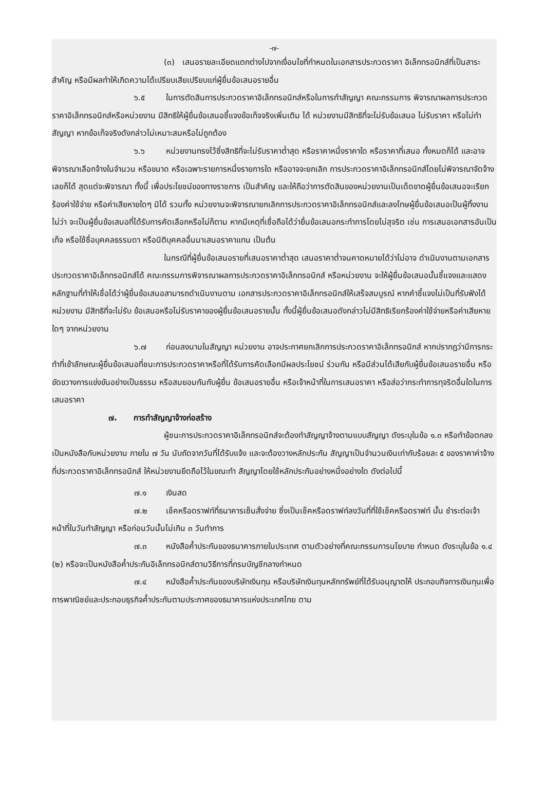-๗-
(๓) เสนอรายละเอียดแตกต่างไปจากเงื่อนไขที่กำหนดในเอกสารประกวดราคา อิเล็กทรอนิกส์ที่เป็นสาระสำคัญ หรือมีผลทำให้เกิดความได้เปรียบเสียเปรียบแก่ผู้ยื่นข้อเสนอรายอื่น
๖.๕ ในการตัดสินการประกวดราคาอิเล็กทรอนิกส์หรือในการทำสัญญา คณะกรรมการ พิจารณาผลการประกวดราคาอิเล็กทรอนิกส์หรือหน่วยงาน มีสิทธิให้ผู้ยื่นข้อเสนอชี้แจงข้อเท็จจริงเพิ่มเติม ได้ หน่วยงานมีสิทธิที่จะไม่รับข้อเสนอ ไม่รับราคา หรือไม่ทำสัญญา หากข้อเท็จจริงดังกล่าวไม่เหมาะสมหรือไม่ถูกต้อง
๖.๖ หน่วยงานทรงไว้ซึ่งสิทธิที่จะไม่รับราคาต่ำสุด หรือราคาหนึ่งราคาใด หรือราคาที่เสนอ ทั้งหมดก็ได้ และอาจพิจารณาเลือกจ้างในจำนวน หรือขนาด หรือเฉพาะรายการหนึ่งรายการใด หรืออาจจะยกเลิก การประกวดราคาอิเล็กทรอนิกส์โดยไม่พิจารณาจัดจ้างเลยก็ได้ สุดแต่จะพิจารณา ทั้งนี้ เพื่อประโยชน์ของทางราชการ เป็นสำคัญ และให้ถือว่าการตัดสินของหน่วยงานเป็นเด็ดขาดผู้ยื่นข้อเสนอจะเรียกร้องค่าใช้จ่าย หรือค่าเสียหายใดๆ มิได้ รวมทั้ง หน่วยงานจะพิจารณายกเลิกการประกวดราคาอิเล็กทรอนิกส์และลงโทษผู้ยื่นข้อเสนอเป็นผู้ทิ้งงาน ไม่ว่า จะเป็นผู้ยื่นข้อเสนอที่ได้รับการคัดเลือกหรือไม่ก็ตาม หากมีเหตุที่เชื่อถือได้ว่ายื่นข้อเสนอกระทำการโดยไม่สุจริต เช่น การเสนอเอกสารอันเป็นเท็จ หรือใช้ชื่อบุคคลธรรมดา หรือนิติบุคคลอื่นมาเสนอราคาแทน เป็นต้น
ในกรณีที่ผู้ยื่นข้อเสนอรายที่เสนอราคาต่ำสุด เสนอราคาต่ำจนคาดหมายได้ว่าไม่อาจ ดำเนินงานตามเอกสารประกวดราคาอิเล็กทรอนิกส์ได้ คณะกรรมการพิจารณาผลการประกวดราคาอิเล็กทรอนิกส์ หรือหน่วยงาน จะให้ผู้ยื่นข้อเสนอนั้นชี้แจงและแสดงหลักฐานที่ทำให้เชื่อได้ว่าผู้ยื่นข้อเสนอสามารถดำเนินงานตาม เอกสารประกวดราคาอิเล็กทรอนิกส์ให้เสร็จสมบูรณ์ หากคำชี้แจงไม่เป็นที่รับฟังได้ หน่วยงาน มีสิทธิที่จะไม่รับ ข้อเสนอหรือไม่รับราคาของผู้ยื่นข้อเสนอรายนั้น ทั้งนี้ผู้ยื่นข้อเสนอดังกล่าวไม่มีสิทธิเรียกร้องค่าใช้จ่ายหรือค่าเสียหาย ใดๆ จากหน่วยงาน
๖.๗ ก่อนลงนามในสัญญา หน่วยงาน อาจประกาศยกเลิกการประกวดราคาอิเล็กทรอนิกส์ หากปรากฏว่ามีการกระทำที่เข้าลักษณะผู้ยื่นข้อเสนอที่ชนะการประกวดราคาหรือที่ได้รับการคัดเลือกมีผลประโยชน์ ร่วมกัน หรือมีส่วนได้เสียกับผู้ยื่นข้อเสนอรายอื่น หรือขัดขวางการแข่งขันอย่างเป็นธรรม หรือสมยอมกันกับผู้ยื่น ข้อเสนอรายอื่น หรือเจ้าหน้าที่ในการเสนอราคา หรือส่อว่ากระทำการทุจริตอื่นใดในการเสนอราคา
๗. การทำสัญญาจ้างก่อสร้าง
ผู้ชนะการประกวดราคาอิเล็กทรอนิกส์จะต้องทำสัญญาจ้างตามแบบสัญญา ดังระบุในข้อ ๑.๓ หรือทำข้อตกลงเป็นหนังสือกับหน่วยงาน ภายใน ๗ วัน นับถัดจากวันที่ได้รับแจ้ง และจะต้องวางหลักประกัน สัญญาเป็นจำนวนเงินเท่ากับร้อยละ ๕ ของราคาค่าจ้างที่ประกวดราคาอิเล็กทรอนิกส์ ให้หน่วยงานยึดถือไว้ในขณะทำ สัญญาโดยใช้หลักประกันอย่างหนึ่งอย่างใด ดังต่อไปนี้
๗.๑ เงินสด
๗.๒ เช็คหรือดราฟท์ที่ธนาคารเซ็นสั่งจ่าย ซึ่งเป็นเช็คหรือดราฟท์ลงวันที่ที่ใช้เช็คหรือดราฟท์ นั้น ชำระต่อเจ้าหน้าที่ในวันทำสัญญา หรือก่อนวันนั้นไม่เกิน ๓ วันทำการ
๗.๓ หนังสือค้ำประกันของธนาคารภายในประเทศ ตามตัวอย่างที่คณะกรรมการนโยบาย กำหนด ดังระบุในข้อ ๑.๔ (๒) หรือจะเป็นหนังสือค้ำประกันอิเล็กทรอนิกส์ตามวิธีการที่กรมบัญชีกลางกำหนด
๗.๔ หนังสือค้ำประกันของบริษัทเงินทุน หรือบริษัทเงินทุนหลักทรัพย์ที่ได้รับอนุญาตให้ ประกอบกิจการเงินทุนเพื่อการพาณิชย์และประกอบธุรกิจค้ำประกันตามประกาศของธนาคารแห่งประเทศไทย ตาม